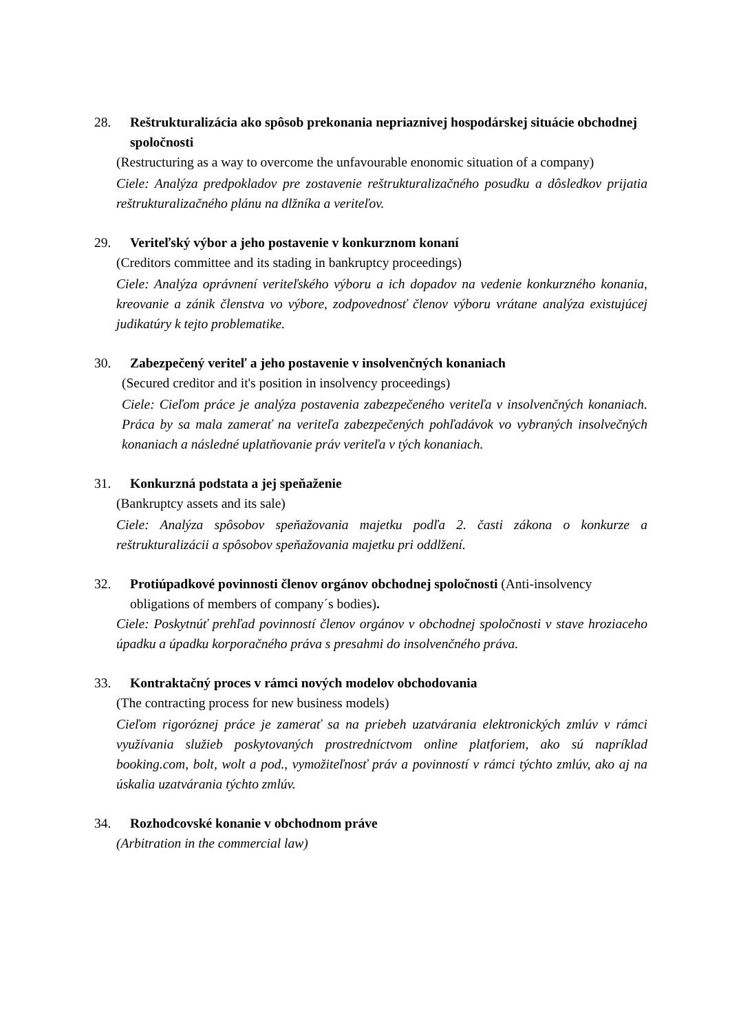28. Reštrukturalizácia ako spôsob prekonania nepriaznivej hospodárskej situácie obchodnej spoločnosti
(Restructuring as a way to overcome the unfavourable enonomic situation of a company)
Ciele: Analýza predpokladov pre zostavenie reštrukturalizačného posudku a dôsledkov prijatia reštrukturalizačného plánu na dlžníka a veriteľov.
29. Veriteľský výbor a jeho postavenie v konkurznom konaní
(Creditors committee and its stading in bankruptcy proceedings)
Ciele: Analýza oprávnení veriteľského výboru a ich dopadov na vedenie konkurzného konania, kreovanie a zánik členstva vo výbore, zodpovednosť členov výboru vrátane analýza existujúcej judikatúry k tejto problematike.
30. Zabezpečený veriteľ a jeho postavenie v insolvenčných konaniach
(Secured creditor and it's position in insolvency proceedings)
Ciele: Cieľom práce je analýza postavenia zabezpečeného veriteľa v insolvenčných konaniach. Práca by sa mala zamerať na veriteľa zabezpečených pohľadávok vo vybraných insolvečných konaniach a následné uplatňovanie práv veriteľa v tých konaniach.
31. Konkurzná podstata a jej speňaženie
(Bankruptcy assets and its sale)
Ciele: Analýza spôsobov speňažovania majetku podľa 2. časti zákona o konkurze a reštrukturalizácii a spôsobov speňažovania majetku pri oddlžení.
32. Protiúpadkové povinnosti členov orgánov obchodnej spoločnosti (Anti-insolvency obligations of members of company´s bodies).
Ciele: Poskytnúť prehľad povinností členov orgánov v obchodnej spoločnosti v stave hroziaceho úpadku a úpadku korporačného práva s presahmi do insolvenčného práva.
33. Kontraktačný proces v rámci nových modelov obchodovania
(The contracting process for new business models)
Cieľom rigoróznej práce je zamerať sa na priebeh uzatvárania elektronických zmlúv v rámci využívania služieb poskytovaných prostredníctvom online platforiem, ako sú napríklad booking.com, bolt, wolt a pod., vymožiteľnosť práv a povinností v rámci týchto zmlúv, ako aj na úskalia uzatvárania týchto zmlúv.
34. Rozhodcovské konanie v obchodnom práve
(Arbitration in the commercial law)